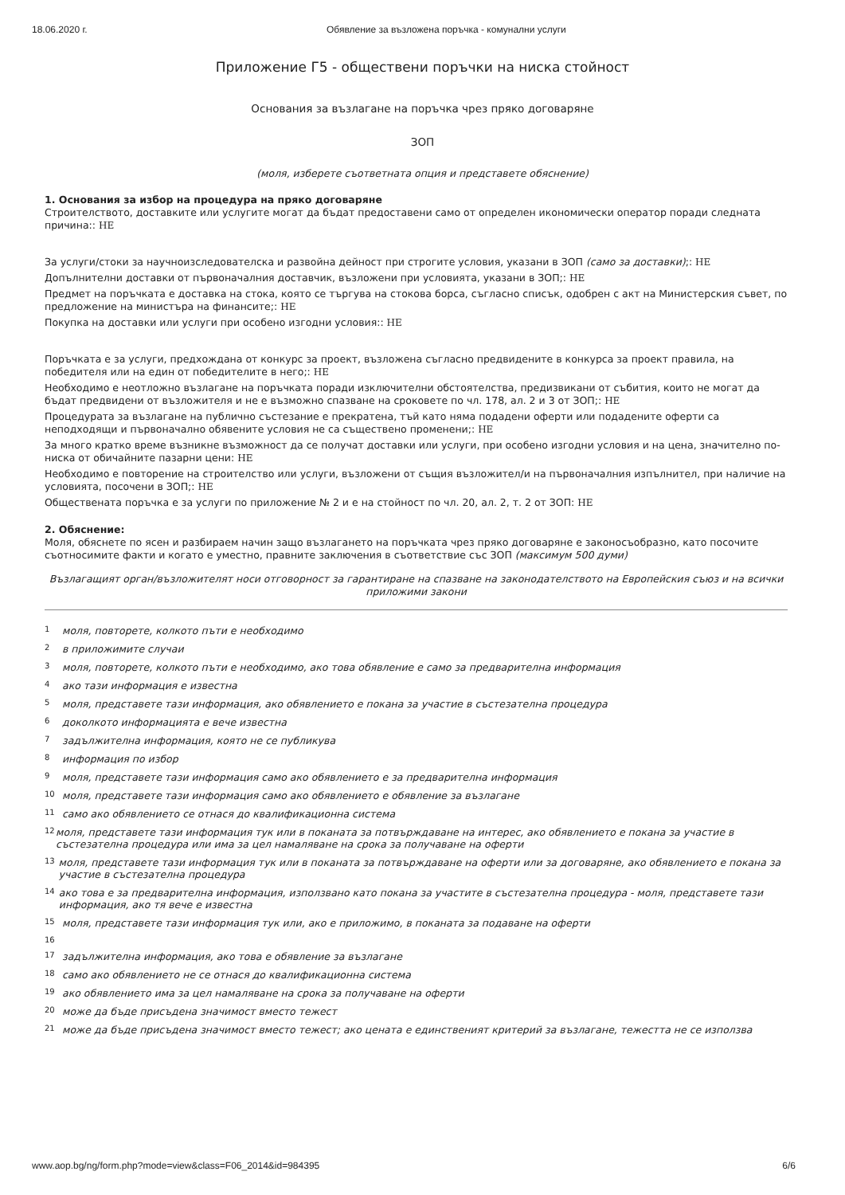18.06.2020 г. Обявление за възложена поръчка - комунални услуги
Приложение Г5 - обществени поръчки на ниска стойност
Основания за възлагане на поръчка чрез пряко договаряне
ЗОП
(моля, изберете съответната опция и представете обяснение)
1. Основания за избор на процедура на пряко договаряне
Строителството, доставките или услугите могат да бъдат предоставени само от определен икономически оператор поради следната причина:: НЕ
За услуги/стоки за научноизследователска и развойна дейност при строгите условия, указани в ЗОП (само за доставки);: НЕ
Допълнителни доставки от първоначалния доставчик, възложени при условията, указани в ЗОП;: НЕ
Предмет на поръчката е доставка на стока, която се търгува на стокова борса, съгласно списък, одобрен с акт на Министерския съвет, по предложение на министъра на финансите;: НЕ
Покупка на доставки или услуги при особено изгодни условия:: НЕ
Поръчката е за услуги, предхождана от конкурс за проект, възложена съгласно предвидените в конкурса за проект правила, на победителя или на един от победителите в него;: НЕ
Необходимо е неотложно възлагане на поръчката поради изключителни обстоятелства, предизвикани от събития, които не могат да бъдат предвидени от възложителя и не е възможно спазване на сроковете по чл. 178, ал. 2 и 3 от ЗОП;: НЕ
Процедурата за възлагане на публично състезание е прекратена, тъй като няма подадени оферти или подадените оферти са неподходящи и първоначално обявените условия не са съществено променени;: НЕ
За много кратко време възникне възможност да се получат доставки или услуги, при особено изгодни условия и на цена, значително по-ниска от обичайните пазарни цени: НЕ
Необходимо е повторение на строителство или услуги, възложени от същия възложител/и на първоначалния изпълнител, при наличие на условията, посочени в ЗОП;: НЕ
Обществената поръчка е за услуги по приложение № 2 и е на стойност по чл. 20, ал. 2, т. 2 от ЗОП: НЕ
2. Обяснение:
Моля, обяснете по ясен и разбираем начин защо възлагането на поръчката чрез пряко договаряне е законосъобразно, като посочите съотносимите факти и когато е уместно, правните заключения в съответствие със ЗОП (максимум 500 думи)
Възлагащият орган/възложителят носи отговорност за гарантиране на спазване на законодателството на Европейския съюз и на всички приложими закони
1 моля, повторете, колкото пъти е необходимо
2 в приложимите случаи
3 моля, повторете, колкото пъти е необходимо, ако това обявление е само за предварителна информация
4 ако тази информация е известна
5 моля, представете тази информация, ако обявлението е покана за участие в състезателна процедура
6 доколкото информацията е вече известна
7 задължителна информация, която не се публикува
8 информация по избор
9 моля, представете тази информация само ако обявлението е за предварителна информация
10 моля, представете тази информация само ако обявлението е обявление за възлагане
11 само ако обявлението се отнася до квалификационна система
12
моля, представете тази информация тук или в поканата за потвърждаване на интерес, ако обявлението е покана за участие в състезателна процедура или има за цел намаляване на срока за получаване на оферти
13
моля, представете тази информация тук или в поканата за потвърждаване на оферти или за договаряне, ако обявлението е покана за участие в състезателна процедура
14
ако това е за предварителна информация, използвано като покана за участите в състезателна процедура - моля, представете тази информация, ако тя вече е известна
15 моля, представете тази информация тук или, ако е приложимо, в поканата за подаване на оферти
16
17 задължителна информация, ако това е обявление за възлагане
18 само ако обявлението не се отнася до квалификационна система
19 ако обявлението има за цел намаляване на срока за получаване на оферти
20 може да бъде присъдена значимост вместо тежест
21
може да бъде присъдена значимост вместо тежест; ако цената е единственият критерий за възлагане, тежестта не се използва
www.aop.bg/ng/form.php?mode=view&class=F06_2014&id=984395
6/6